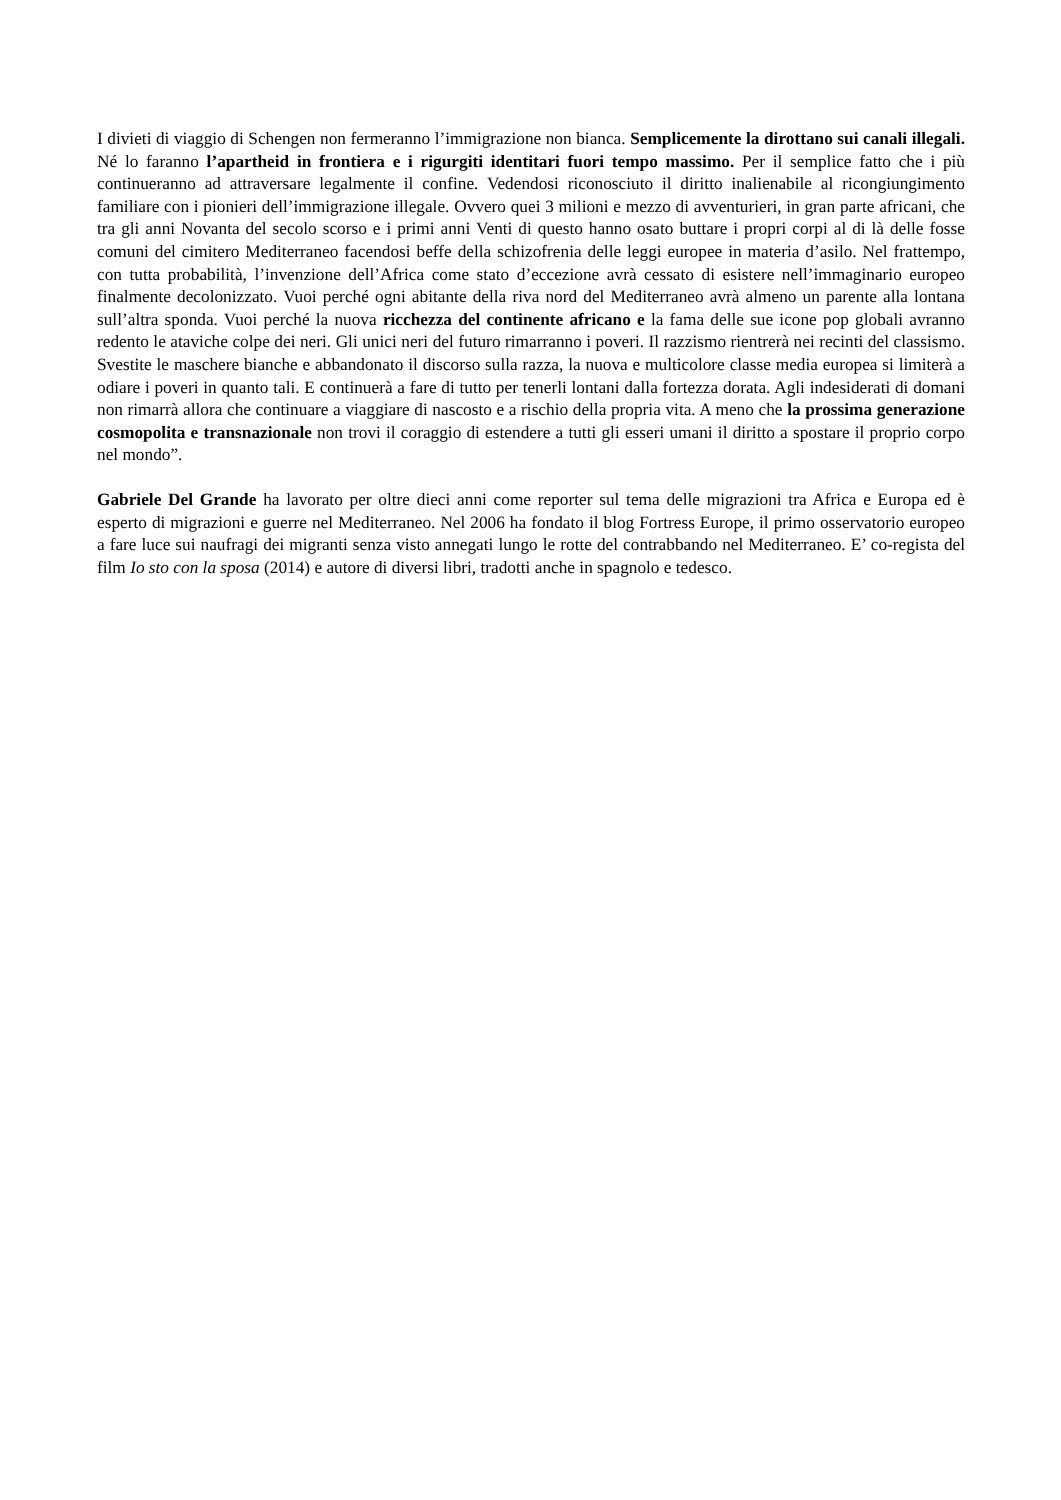I divieti di viaggio di Schengen non fermeranno l’immigrazione non bianca. Semplicemente la dirottano sui canali illegali. Né lo faranno l’apartheid in frontiera e i rigurgiti identitari fuori tempo massimo. Per il semplice fatto che i più continueranno ad attraversare legalmente il confine. Vedendosi riconosciuto il diritto inalienabile al ricongiungimento familiare con i pionieri dell’immigrazione illegale. Ovvero quei 3 milioni e mezzo di avventurieri, in gran parte africani, che tra gli anni Novanta del secolo scorso e i primi anni Venti di questo hanno osato buttare i propri corpi al di là delle fosse comuni del cimitero Mediterraneo facendosi beffe della schizofrenia delle leggi europee in materia d’asilo. Nel frattempo, con tutta probabilità, l’invenzione dell’Africa come stato d’eccezione avrà cessato di esistere nell’immaginario europeo finalmente decolonizzato. Vuoi perché ogni abitante della riva nord del Mediterraneo avrà almeno un parente alla lontana sull’altra sponda. Vuoi perché la nuova ricchezza del continente africano e la fama delle sue icone pop globali avranno redento le ataviche colpe dei neri. Gli unici neri del futuro rimarranno i poveri. Il razzismo rientrerà nei recinti del classismo. Svestite le maschere bianche e abbandonato il discorso sulla razza, la nuova e multicolore classe media europea si limiterà a odiare i poveri in quanto tali. E continuerà a fare di tutto per tenerli lontani dalla fortezza dorata. Agli indesiderati di domani non rimarrà allora che continuare a viaggiare di nascosto e a rischio della propria vita. A meno che la prossima generazione cosmopolita e transnazionale non trovi il coraggio di estendere a tutti gli esseri umani il diritto a spostare il proprio corpo nel mondo”.
Gabriele Del Grande ha lavorato per oltre dieci anni come reporter sul tema delle migrazioni tra Africa e Europa ed è esperto di migrazioni e guerre nel Mediterraneo. Nel 2006 ha fondato il blog Fortress Europe, il primo osservatorio europeo a fare luce sui naufragi dei migranti senza visto annegati lungo le rotte del contrabbando nel Mediterraneo. E’ co-regista del film Io sto con la sposa (2014) e autore di diversi libri, tradotti anche in spagnolo e tedesco.